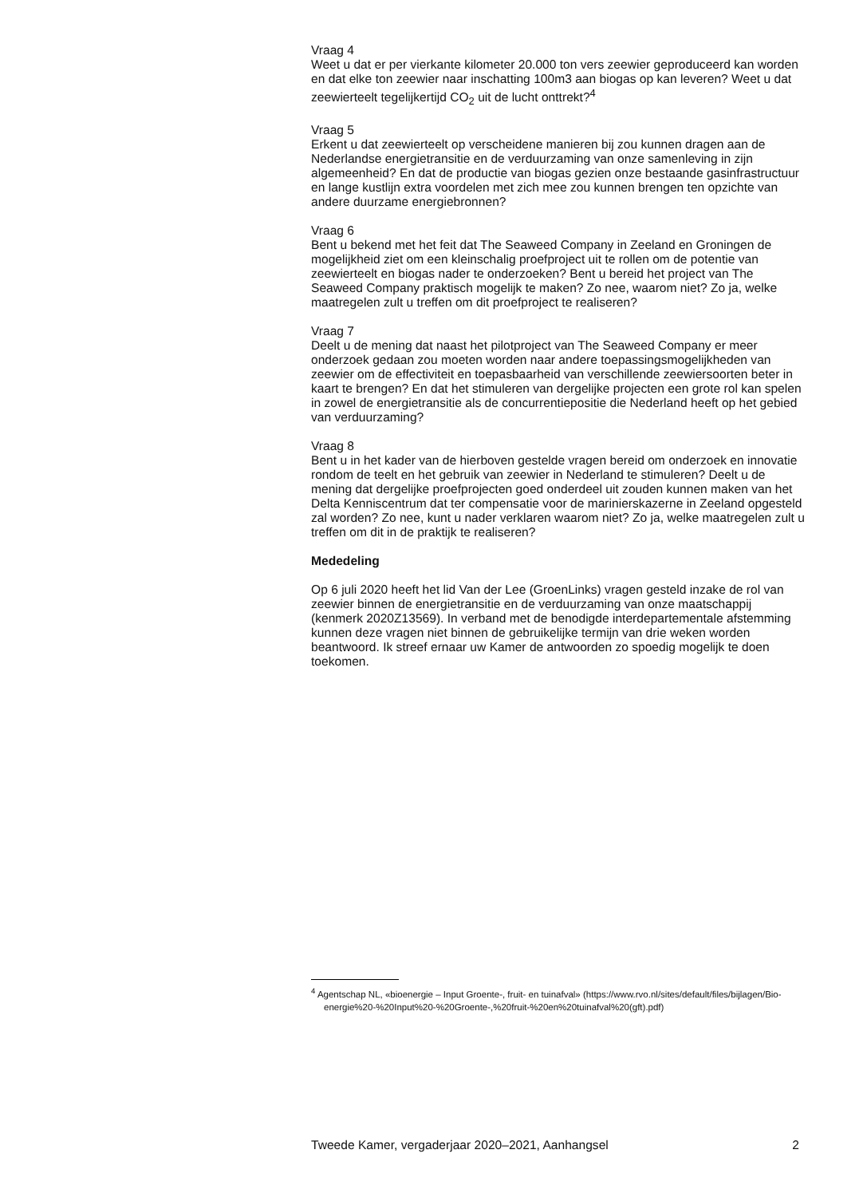Vraag 4
Weet u dat er per vierkante kilometer 20.000 ton vers zeewier geproduceerd kan worden en dat elke ton zeewier naar inschatting 100m3 aan biogas op kan leveren? Weet u dat zeewierteelt tegelijkertijd CO<sub>2</sub> uit de lucht onttrekt?<sup>4</sup>
Vraag 5
Erkent u dat zeewierteelt op verscheidene manieren bij zou kunnen dragen aan de Nederlandse energietransitie en de verduurzaming van onze samenleving in zijn algemeenheid? En dat de productie van biogas gezien onze bestaande gasinfrastructuur en lange kustlijn extra voordelen met zich mee zou kunnen brengen ten opzichte van andere duurzame energiebronnen?
Vraag 6
Bent u bekend met het feit dat The Seaweed Company in Zeeland en Groningen de mogelijkheid ziet om een kleinschalig proefproject uit te rollen om de potentie van zeewierteelt en biogas nader te onderzoeken? Bent u bereid het project van The Seaweed Company praktisch mogelijk te maken? Zo nee, waarom niet? Zo ja, welke maatregelen zult u treffen om dit proefproject te realiseren?
Vraag 7
Deelt u de mening dat naast het pilotproject van The Seaweed Company er meer onderzoek gedaan zou moeten worden naar andere toepassingsmogelijkheden van zeewier om de effectiviteit en toepasbaarheid van verschillende zeewiersoorten beter in kaart te brengen? En dat het stimuleren van dergelijke projecten een grote rol kan spelen in zowel de energietransitie als de concurrentiepositie die Nederland heeft op het gebied van verduurzaming?
Vraag 8
Bent u in het kader van de hierboven gestelde vragen bereid om onderzoek en innovatie rondom de teelt en het gebruik van zeewier in Nederland te stimuleren? Deelt u de mening dat dergelijke proefprojecten goed onderdeel uit zouden kunnen maken van het Delta Kenniscentrum dat ter compensatie voor de marinierskazerne in Zeeland opgesteld zal worden? Zo nee, kunt u nader verklaren waarom niet? Zo ja, welke maatregelen zult u treffen om dit in de praktijk te realiseren?
Mededeling
Op 6 juli 2020 heeft het lid Van der Lee (GroenLinks) vragen gesteld inzake de rol van zeewier binnen de energietransitie en de verduurzaming van onze maatschappij (kenmerk 2020Z13569). In verband met de benodigde interdepartementale afstemming kunnen deze vragen niet binnen de gebruikelijke termijn van drie weken worden beantwoord. Ik streef ernaar uw Kamer de antwoorden zo spoedig mogelijk te doen toekomen.
<sup>4</sup> Agentschap NL, «bioenergie – Input Groente-, fruit- en tuinafval» (https://www.rvo.nl/sites/default/files/bijlagen/Bio-energie%20-%20Input%20-%20Groente-,%20fruit-%20en%20tuinafval%20(gft).pdf)
Tweede Kamer, vergaderjaar 2020–2021, Aanhangsel 2